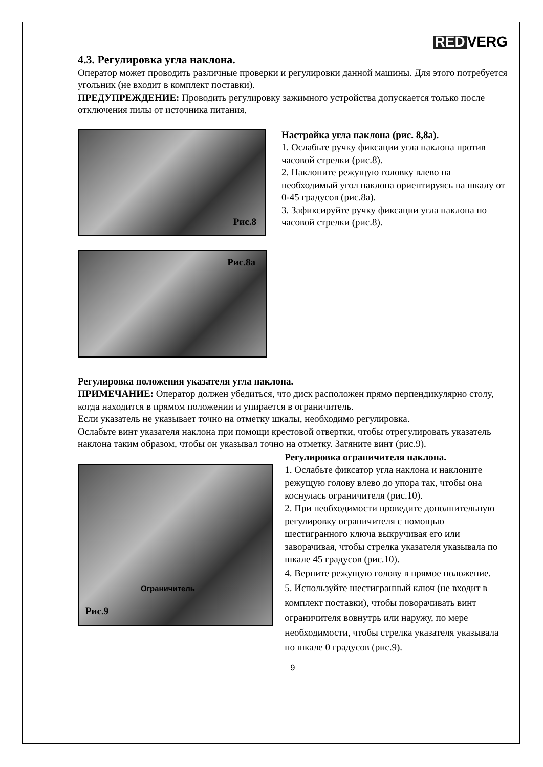RED VERG
4.3. Регулировка угла наклона.
Оператор может проводить различные проверки и регулировки данной машины. Для этого потребуется угольник (не входит в комплект поставки).
ПРЕДУПРЕЖДЕНИЕ: Проводить регулировку зажимного устройства допускается только после отключения пилы от источника питания.
Рис.8
Рис.8а
Настройка угла наклона (рис. 8,8а).
1. Ослабьте ручку фиксации угла наклона против часовой стрелки (рис.8).
2. Наклоните режущую головку влево на необходимый угол наклона ориентируясь на шкалу от 0-45 градусов (рис.8а).
3. Зафиксируйте ручку фиксации угла наклона по часовой стрелки (рис.8).
Регулировка положения указателя угла наклона.
ПРИМЕЧАНИЕ: Оператор должен убедиться, что диск расположен прямо перпендикулярно столу, когда находится в прямом положении и упирается в ограничитель.
Если указатель не указывает точно на отметку шкалы, необходимо регулировка.
Ослабьте винт указателя наклона при помощи крестовой отвертки, чтобы отрегулировать указатель наклона таким образом, чтобы он указывал точно на отметку. Затяните винт (рис.9).
Ограничитель
Рис.9
Регулировка ограничителя наклона.
1. Ослабьте фиксатор угла наклона и наклоните режущую голову влево до упора так, чтобы она коснулась ограничителя (рис.10).
2. При необходимости проведите дополнительную регулировку ограничителя с помощью шестигранного ключа выкручивая его или заворачивая, чтобы стрелка указателя указывала по шкале 45 градусов (рис.10).
4. Верните режущую голову в прямое положение.
5. Используйте шестигранный ключ (не входит в комплект поставки), чтобы поворачивать винт ограничителя вовнутрь или наружу, по мере необходимости, чтобы стрелка указателя указывала по шкале 0 градусов (рис.9).
9